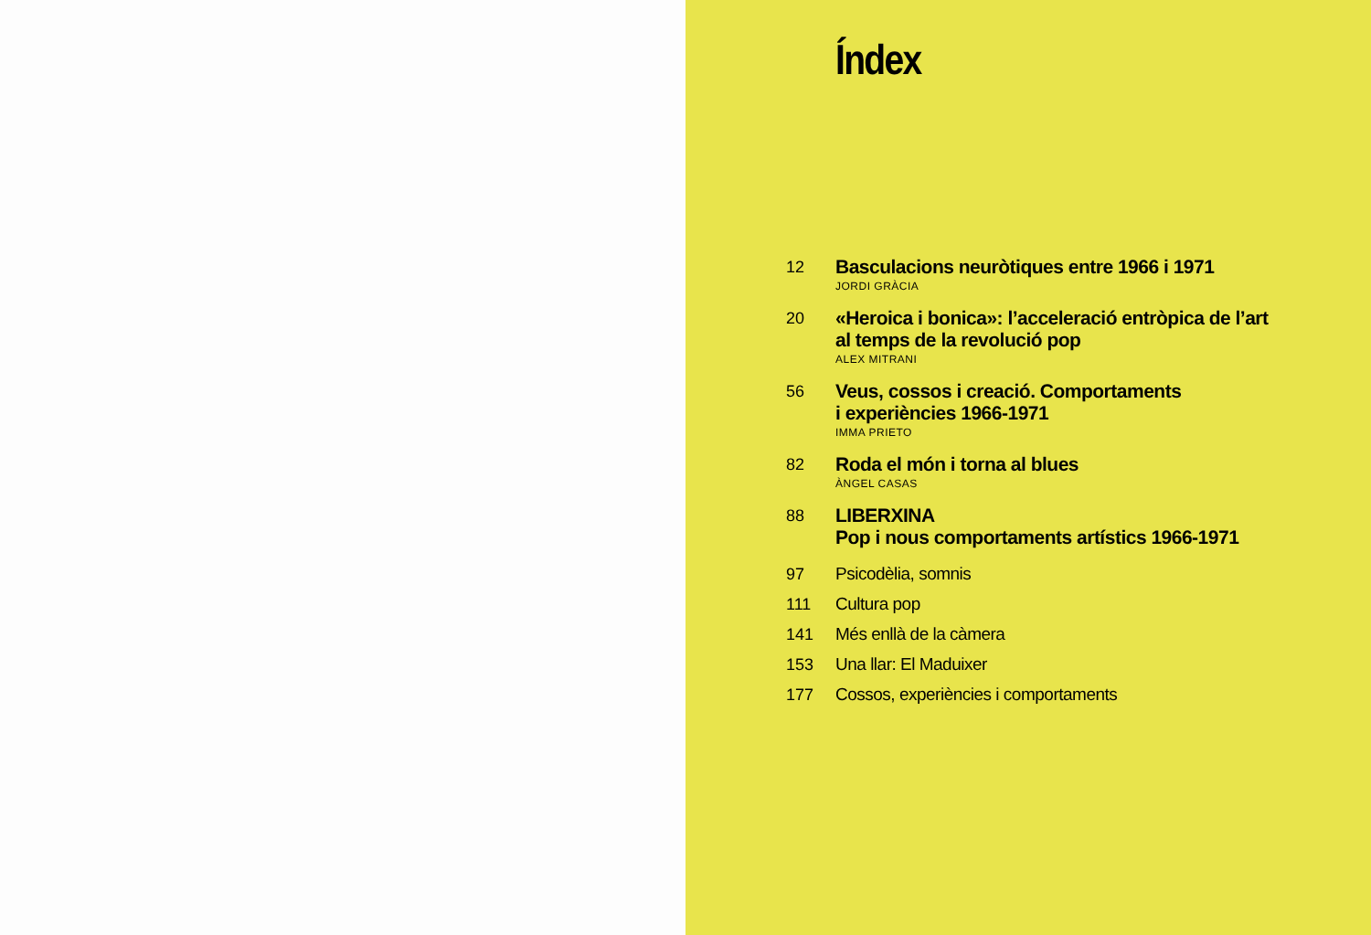Índex
12
Basculacions neuròtiques entre 1966 i 1971
JORDI GRÀCIA
20
«Heroica i bonica»: l’acceleració entròpica de l’art
al temps de la revolució pop
ALEX MITRANI
56
Veus, cossos i creació. Comportaments
i experiències 1966-1971
IMMA PRIETO
82
Roda el món i torna al blues
ÀNGEL CASAS
88
LIBERXINA
Pop i nous comportaments artístics 1966-1971
97
Psicodèlia, somnis
111
Cultura pop
141
Més enllà de la càmera
153
Una llar: El Maduixer
177
Cossos, experiències i comportaments